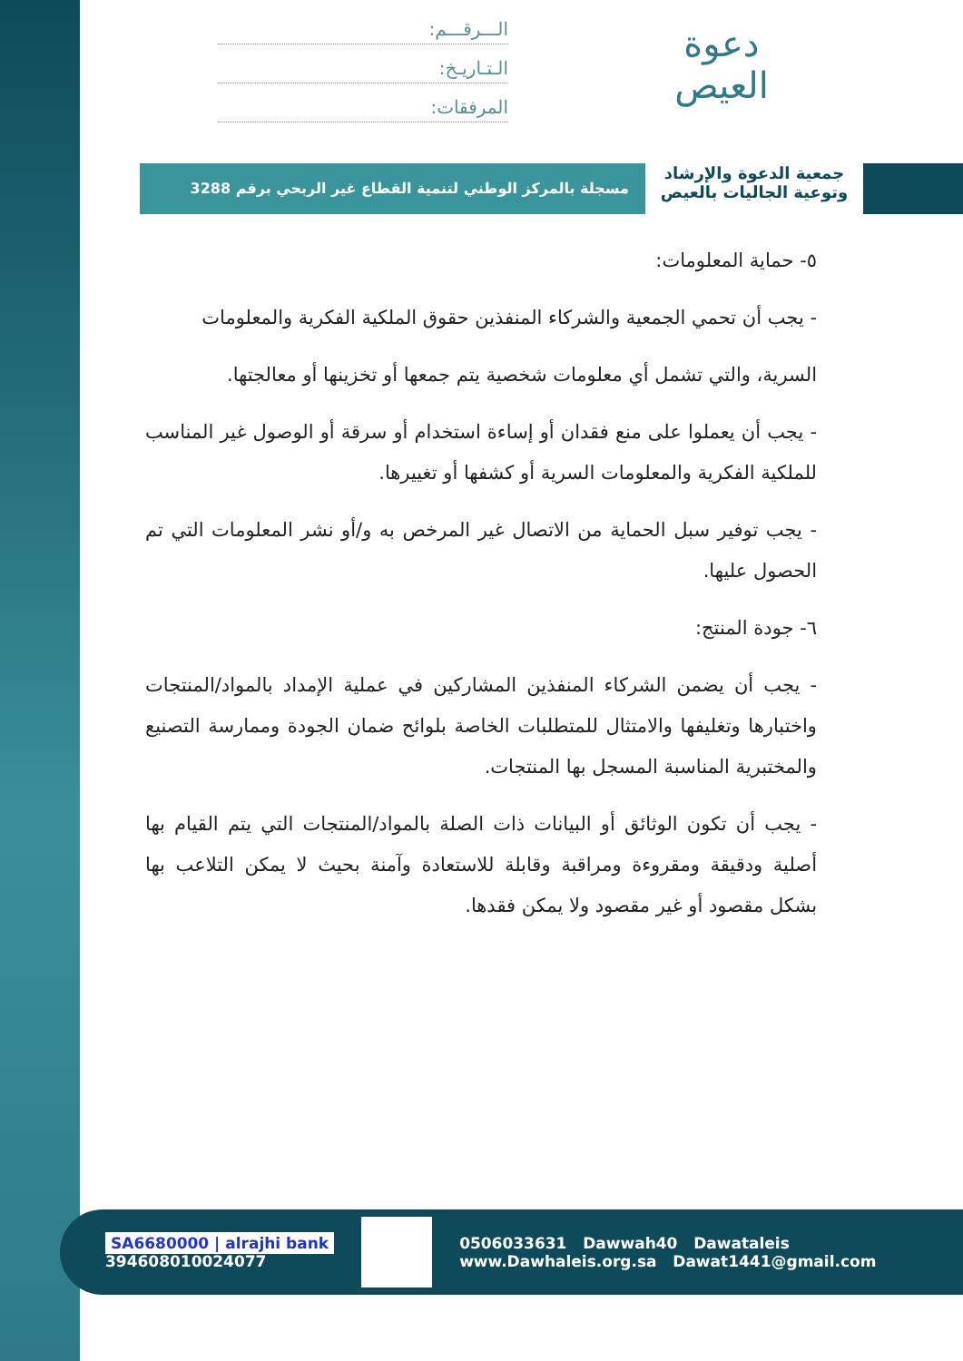الـــرقـــم:
الـتـاريـخ:
المرفقات:
دعوة العيص
جمعية الدعوة والإرشاد
وتوعية الجاليات بالعيص
مسجلة بالمركز الوطني لتنمية القطاع غير الربحي برقم 3288
٥- حماية المعلومات:
- يجب أن تحمي الجمعية والشركاء المنفذين حقوق الملكية الفكرية والمعلومات
السرية، والتي تشمل أي معلومات شخصية يتم جمعها أو تخزينها أو معالجتها.
- يجب أن يعملوا على منع فقدان أو إساءة استخدام أو سرقة أو الوصول غير المناسب للملكية الفكرية والمعلومات السرية أو كشفها أو تغييرها.
- يجب توفير سبل الحماية من الاتصال غير المرخص به و/أو نشر المعلومات التي تم الحصول عليها.
٦- جودة المنتج:
- يجب أن يضمن الشركاء المنفذين المشاركين في عملية الإمداد بالمواد/المنتجات واختبارها وتغليفها والامتثال للمتطلبات الخاصة بلوائح ضمان الجودة وممارسة التصنيع والمختبرية المناسبة المسجل بها المنتجات.
- يجب أن تكون الوثائق أو البيانات ذات الصلة بالمواد/المنتجات التي يتم القيام بها أصلية ودقيقة ومقروءة ومراقبة وقابلة للاستعادة وآمنة بحيث لا يمكن التلاعب بها بشكل مقصود أو غير مقصود ولا يمكن فقدها.
SA6680000 | alrajhi bank
394608010024077
0506033631 Dawwah40 Dawataleis
www.Dawhaleis.org.sa Dawat1441@gmail.com